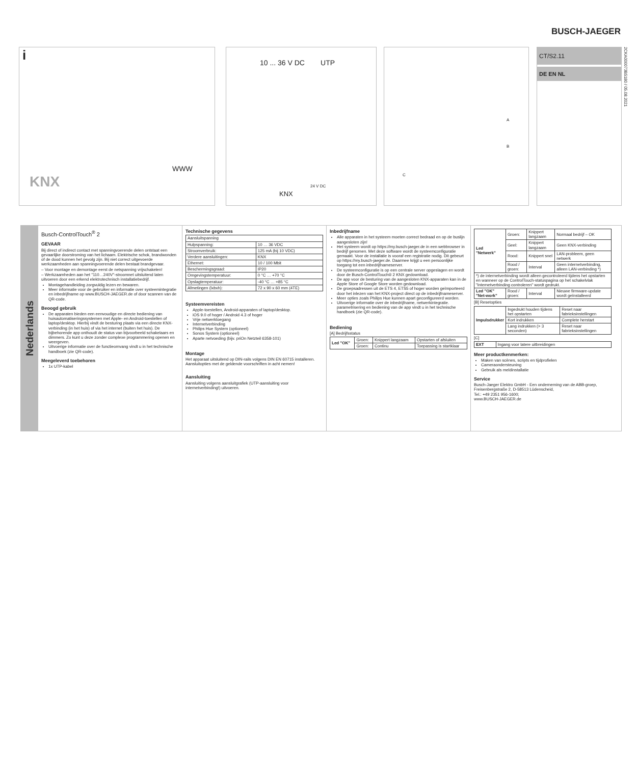BUSCH-JAEGER
i
KNX
WWW
10 ... 36 V DC UTP
24 V DC
KNX
A
B
C
CT/S2.11
DE EN NL
2CKA000073B5180 / 05.08.2021
Nederlands
Busch-ControlTouch<sup>®</sup> 2
GEVAAR
Bij direct of indirect contact met spanningvoerende delen ontstaat een gevaarlijke doorstroming van het lichaam. Elektrische schok, brandwonden of de dood kunnen het gevolg zijn. Bij niet correct uitgevoerde werkzaamheden aan spanningvoerende delen bestaat brandgevaar.
– Voor montage en demontage eerst de netspanning vrijschakelen!
– Werkzaamheden aan het "110…240V"-stroomnet uitsluitend laten uitvoeren door een erkend elektrotechnisch installatiebedrijf.
Montagehandleiding zorgvuldig lezen en bewaren.
Meer informatie voor de gebruiker en informatie over systeemintegratie en inbedrijfname op www.BUSCH-JAEGER.de of door scannen van de QR-code.
Beoogd gebruik
De apparaten bieden een eenvoudige en directe bediening van huisautomatiseringssystemen met Apple- en Android-toestellen of laptop/desktop. Hierbij vindt de besturing plaats via een directe KNX-verbinding (in het huis) of via het internet (buiten het huis). De bijbehorende app onthoudt de status van bijvoorbeeld schakelaars en dimmers. Zo kunt u deze zonder complexe programmering openen en weergeven.
Uitvoerige informatie over de functieomvang vindt u in het technische handboek (zie QR-code).
Meegeleverd toebehoren
1x UTP-kabel
Technische gegevens
| Aansluitspanning | |
| Hulpspanning: | 10 … 36 VDC |
| Stroomverbruik: | 125 mA (bij 10 VDC) |
| Verdere aansluitingen: | KNX |
| Ethernet: | 10 / 100 Mbit |
| Beschermingsgraad: | IP20 |
| Omgevingstemperatuur: | 0 °C … +70 °C |
| Opslagtemperatuur: | -40 °C … +85 °C |
| Afmetingen (lxbxh): | 72 x 90 x 60 mm (4TE) |
Systeemvereisten
Apple-toestellen, Android-apparaten of laptop/desktop.
iOS 9.0 of hoger / Android 4.3 of hoger
Vrije netwerktoegang
Internetverbinding
Philips Hue System (optioneel)
Sonos System (optioneel)
Aparte netvoeding (bijv. priOn Netzteil 6358-101)
Montage
Het apparaat uitsluitend op DIN-rails volgens DIN EN 60715 installeren.
Aansluitopties met de geldende voorschriften in acht nemen!
Aansluiting
Aansluiting volgens aansluitgrafiek (UTP-aansluiting voor internetverbinding!) uitvoeren.
Inbedrijfname
Alle apparaten in het systeem moeten correct bedraad en op de buslijn aangesloten zijn!
Het systeem wordt op https://my.busch-jaeger.de in een webbrowser in bedrijf genomen. Met deze software wordt de systeemconfiguratie gemaakt. Voor de installatie is vooraf een registratie nodig. Dit gebeurt op https://my.busch-jaeger.de. Daarmee krijgt u een persoonlijke toegang tot een inbedrijfnameserver.
De systeemconfiguratie is op een centrale server opgeslagen en wordt door de Busch-ControlTouch® 2 KNX gedownload.
De app voor de besturing van de aangesloten KNX-apparaten kan in de Apple Store of Google Store worden gedownload.
De groepsadressen uit de ETS 4, ETS5 of hoger worden geïmporteerd door het inlezen van het KNX-project direct op de inbedrijfnameserver.
Meer opties zoals Philips Hue kunnen apart geconfigureerd worden.
Uitvoerige informatie over de inbedrijfname, netwerkintegratie. parametrisering en bediening van de app vindt u in het technische handboek (zie QR-code).
Bediening
[A] Bedrijfsstatus
| Led "OK" | Groen: | Knippert langzaam | Opstarten of afsluiten |
| | Groen: | Continu | Toepassing is startklaar |
| Led "Netwerk" | Groen: | Knippert langzaam | Normaal bedrijf – OK |
| | Geel: | Knippert langzaam | Geen KNX-verbinding |
| | Rood: | Knippert snel | LAN-probleem, geen netwerk |
| | Rood / groen: | Interval | Geen internetverbinding, alleen LAN-verbinding *) |
| *) de internetverbinding wordt alleen gecontroleerd tijdens het opstarten en wanneer op de ControlTouch-statuspagina op het schakelvlak "Internetverbinding controleren" wordt gedrukt. | | | |
| Led "OK" "Net-work" | Rood / groen: | Interval | Nieuwe firmware-update wordt geïnstalleerd |
[B] Resetopties
| Impulsdrukker | Ingedrukt houden tijdens het opstarten | Reset naar fabrieksinstellingen |
| | Kort indrukken | Complete herstart |
| | Lang indrukken (> 3 seconden) | Reset naar fabrieksinstellingen |
[C]
| EXT | Ingang voor latere uitbreidingen |
Meer productkenmerken:
Maken van scènes, scripts en tijdprofielen
Cameraondersteuning
Gebruik als meldinstallatie
Service
Busch-Jaeger Elektro GmbH - Een onderneming van de ABB-groep, Freisenbergstraße 2, D-58513 Lüdenscheid,
Tel.: +49 2351 956-1600;
www.BUSCH-JAEGER.de